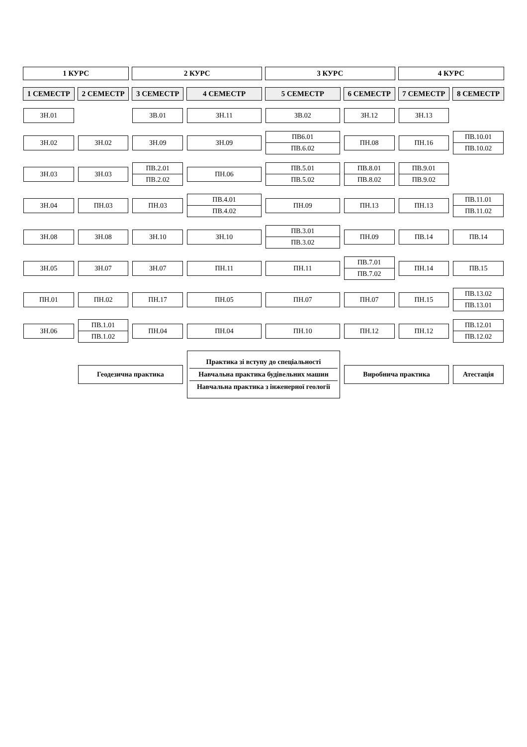| 1 КУРС | | 2 КУРС | | 3 КУРС | | 4 КУРС | |
| --- | --- | --- | --- | --- | --- | --- | --- |
| 1 СЕМЕСТР | 2 СЕМЕСТР | 3 СЕМЕСТР | 4 СЕМЕСТР | 5 СЕМЕСТР | 6 СЕМЕСТР | 7 СЕМЕСТР | 8 СЕМЕСТР |
| ЗН.01 | | ЗВ.01 | ЗН.11 | ЗВ.02 | ЗН.12 | ЗН.13 | |
| ЗН.02 | ЗН.02 | ЗН.09 | ЗН.09 | ПВ6.01 ПВ.6.02 | ПН.08 | ПН.16 | ПВ.10.01 ПВ.10.02 |
| ЗН.03 | ЗН.03 | ПВ.2.01 ПВ.2.02 | ПН.06 | ПВ.5.01 ПВ.5.02 | ПВ.8.01 ПВ.8.02 | ПВ.9.01 ПВ.9.02 | |
| ЗН.04 | ПН.03 | ПН.03 | ПВ.4.01 ПВ.4.02 | ПН.09 | ПН.13 | ПН.13 | ПВ.11.01 ПВ.11.02 |
| ЗН.08 | ЗН.08 | ЗН.10 | ЗН.10 | ПВ.3.01 ПВ.3.02 | ПН.09 | ПВ.14 | ПВ.14 |
| ЗН.05 | ЗН.07 | ЗН.07 | ПН.11 | ПН.11 | ПВ.7.01 ПВ.7.02 | ПН.14 | ПВ.15 |
| ПН.01 | ПН.02 | ПН.17 | ПН.05 | ПН.07 | ПН.07 | ПН.15 | ПВ.13.02 ПВ.13.01 |
| ЗН.06 | ПВ.1.01 ПВ.1.02 | ПН.04 | ПН.04 | ПН.10 | ПН.12 | ПН.12 | ПВ.12.01 ПВ.12.02 |
| | Геодезична практика | | Практика зі вступу до спеціальності Навчальна практика будівельних машин Навчальна практика з інженерної геології | | Виробнича практика | | Атестація |